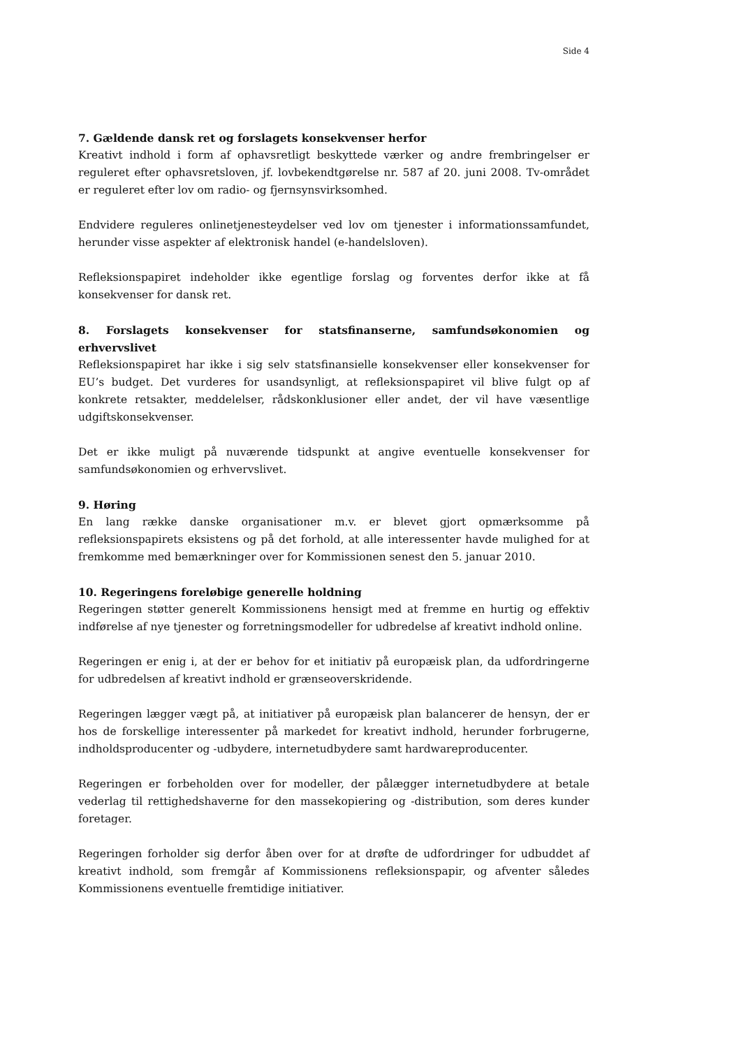Side 4
7. Gældende dansk ret og forslagets konsekvenser herfor
Kreativt indhold i form af ophavsretligt beskyttede værker og andre frembringelser er reguleret efter ophavsretsloven, jf. lovbekendtgørelse nr. 587 af 20. juni 2008. Tv-området er reguleret efter lov om radio- og fjernsynsvirksomhed.
Endvidere reguleres onlinetjenesteydelser ved lov om tjenester i informationssamfundet, herunder visse aspekter af elektronisk handel (e-handelsloven).
Refleksionspapiret indeholder ikke egentlige forslag og forventes derfor ikke at få konsekvenser for dansk ret.
8. Forslagets konsekvenser for statsfinanserne, samfundsøkonomien og erhvervslivet
Refleksionspapiret har ikke i sig selv statsfinansielle konsekvenser eller konsekvenser for EU’s budget. Det vurderes for usandsynligt, at refleksionspapiret vil blive fulgt op af konkrete retsakter, meddelelser, rådskonklusioner eller andet, der vil have væsentlige udgiftskonsekvenser.
Det er ikke muligt på nuværende tidspunkt at angive eventuelle konsekvenser for samfundsøkonomien og erhvervslivet.
9. Høring
En lang række danske organisationer m.v. er blevet gjort opmærksomme på refleksionspapirets eksistens og på det forhold, at alle interessenter havde mulighed for at fremkomme med bemærkninger over for Kommissionen senest den 5. januar 2010.
10. Regeringens foreløbige generelle holdning
Regeringen støtter generelt Kommissionens hensigt med at fremme en hurtig og effektiv indførelse af nye tjenester og forretningsmodeller for udbredelse af kreativt indhold online.
Regeringen er enig i, at der er behov for et initiativ på europæisk plan, da udfordringerne for udbredelsen af kreativt indhold er grænseoverskridende.
Regeringen lægger vægt på, at initiativer på europæisk plan balancerer de hensyn, der er hos de forskellige interessenter på markedet for kreativt indhold, herunder forbrugerne, indholdsproducenter og -udbydere, internetudbydere samt hardwareproducenter.
Regeringen er forbeholden over for modeller, der pålægger internetudbydere at betale vederlag til rettighedshaverne for den massekopiering og -distribution, som deres kunder foretager.
Regeringen forholder sig derfor åben over for at drøfte de udfordringer for udbuddet af kreativt indhold, som fremgår af Kommissionens refleksionspapir, og afventer således Kommissionens eventuelle fremtidige initiativer.